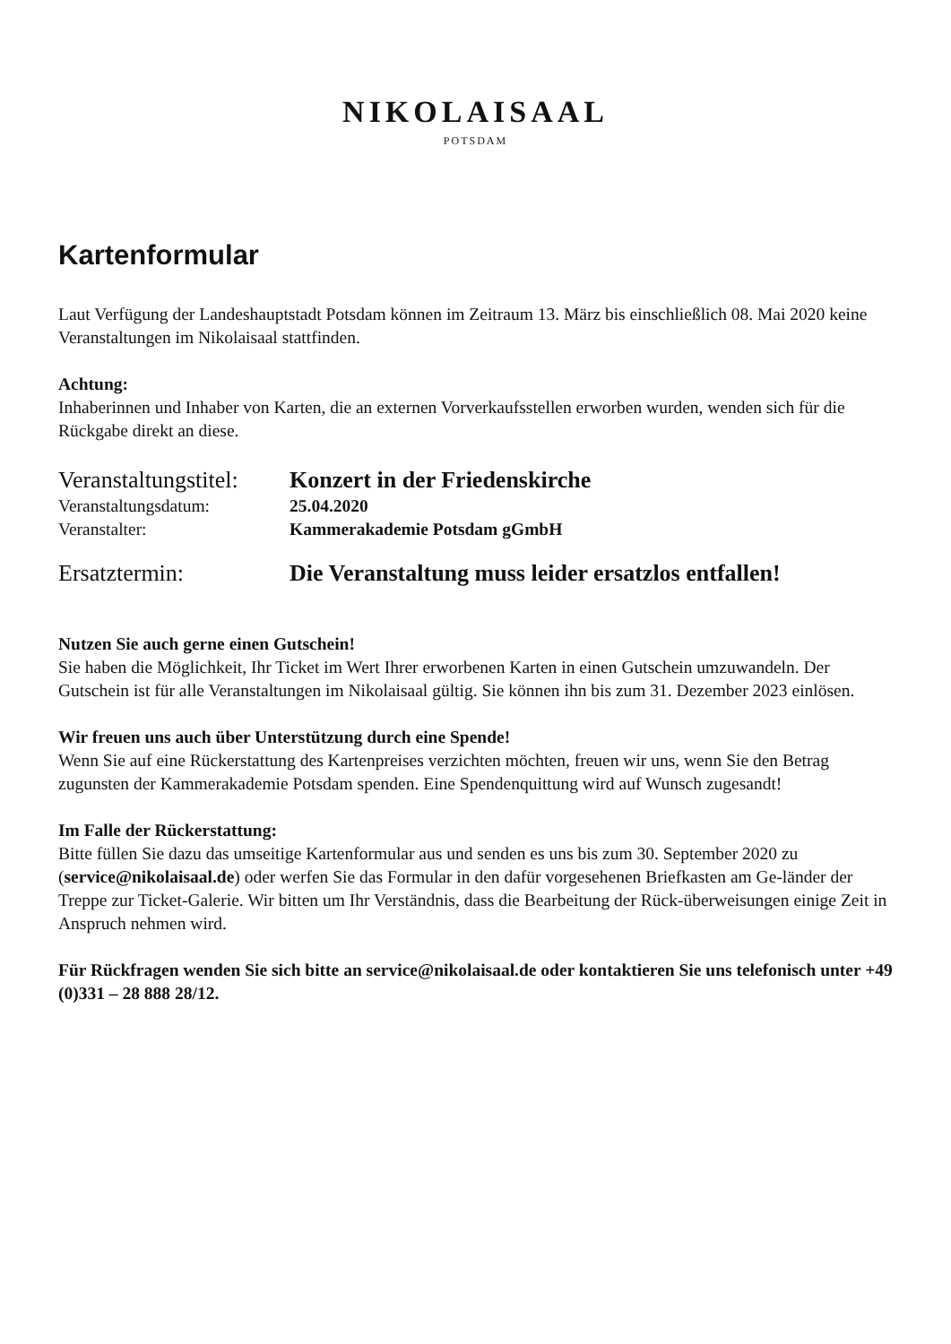NIKOLAISAAL
POTSDAM
Kartenformular
Laut Verfügung der Landeshauptstadt Potsdam können im Zeitraum 13. März bis einschließlich 08. Mai 2020 keine Veranstaltungen im Nikolaisaal stattfinden.
Achtung:
Inhaberinnen und Inhaber von Karten, die an externen Vorverkaufsstellen erworben wurden, wenden sich für die Rückgabe direkt an diese.
| Veranstaltungstitel: | Konzert in der Friedenskirche |
| Veranstaltungsdatum: | 25.04.2020 |
| Veranstalter: | Kammerakademie Potsdam gGmbH |
| Ersatztermin: | Die Veranstaltung muss leider ersatzlos entfallen! |
Nutzen Sie auch gerne einen Gutschein!
Sie haben die Möglichkeit, Ihr Ticket im Wert Ihrer erworbenen Karten in einen Gutschein umzuwandeln. Der Gutschein ist für alle Veranstaltungen im Nikolaisaal gültig. Sie können ihn bis zum 31. Dezember 2023 einlösen.
Wir freuen uns auch über Unterstützung durch eine Spende!
Wenn Sie auf eine Rückerstattung des Kartenpreises verzichten möchten, freuen wir uns, wenn Sie den Betrag zugunsten der Kammerakademie Potsdam spenden. Eine Spendenquittung wird auf Wunsch zugesandt!
Im Falle der Rückerstattung:
Bitte füllen Sie dazu das umseitige Kartenformular aus und senden es uns bis zum 30. September 2020 zu (service@nikolaisaal.de) oder werfen Sie das Formular in den dafür vorgesehenen Briefkasten am Ge-länder der Treppe zur Ticket-Galerie. Wir bitten um Ihr Verständnis, dass die Bearbeitung der Rück-überweisungen einige Zeit in Anspruch nehmen wird.
Für Rückfragen wenden Sie sich bitte an service@nikolaisaal.de oder kontaktieren Sie uns telefonisch unter +49 (0)331 – 28 888 28/12.